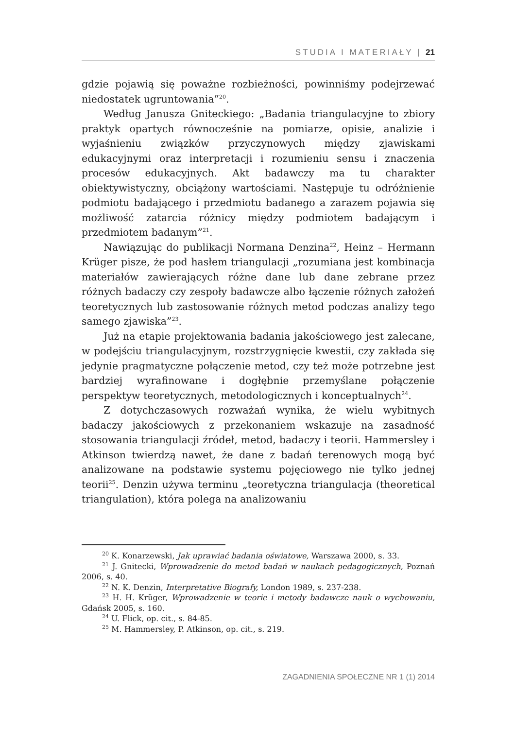STUDIA I MATERIAŁY | 21
gdzie pojawią się poważne rozbieżności, powinniśmy podejrzewać niedostatek ugruntowania”<sup>20</sup>.
Według Janusza Gniteckiego: „Badania triangulacyjne to zbiory praktyk opartych równocześnie na pomiarze, opisie, analizie i wyjaśnieniu związków przyczynowych między zjawiskami edukacyjnymi oraz interpretacji i rozumieniu sensu i znaczenia procesów edukacyjnych. Akt badawczy ma tu charakter obiektywistyczny, obciążony wartościami. Następuje tu odróżnienie podmiotu badającego i przedmiotu badanego a zarazem pojawia się możliwość zatarcia różnicy między podmiotem badającym i przedmiotem badanym”<sup>21</sup>.
Nawiązując do publikacji Normana Denzina<sup>22</sup>, Heinz – Hermann Krüger pisze, że pod hasłem triangulacji „rozumiana jest kombinacja materiałów zawierających różne dane lub dane zebrane przez różnych badaczy czy zespoły badawcze albo łączenie różnych założeń teoretycznych lub zastosowanie różnych metod podczas analizy tego samego zjawiska”<sup>23</sup>.
Już na etapie projektowania badania jakościowego jest zalecane, w podejściu triangulacyjnym, rozstrzygnięcie kwestii, czy zakłada się jedynie pragmatyczne połączenie metod, czy też może potrzebne jest bardziej wyrafinowane i dogłębnie przemyślane połączenie perspektyw teoretycznych, metodologicznych i konceptualnych<sup>24</sup>.
Z dotychczasowych rozważań wynika, że wielu wybitnych badaczy jakościowych z przekonaniem wskazuje na zasadność stosowania triangulacji źródeł, metod, badaczy i teorii. Hammersley i Atkinson twierdzą nawet, że dane z badań terenowych mogą być analizowane na podstawie systemu pojęciowego nie tylko jednej teorii<sup>25</sup>. Denzin używa terminu „teoretyczna triangulacja (theoretical triangulation), która polega na analizowaniu
<sup>20</sup> K. Konarzewski, Jak uprawiać badania oświatowe, Warszawa 2000, s. 33.
<sup>21</sup> J. Gnitecki, Wprowadzenie do metod badań w naukach pedagogicznych, Poznań 2006, s. 40.
<sup>22</sup> N. K. Denzin, Interpretative Biografy, London 1989, s. 237-238.
<sup>23</sup> H. H. Krüger, Wprowadzenie w teorie i metody badawcze nauk o wychowaniu, Gdańsk 2005, s. 160.
<sup>24</sup> U. Flick, op. cit., s. 84-85.
<sup>25</sup> M. Hammersley, P. Atkinson, op. cit., s. 219.
ZAGADNIENIA SPOŁECZNE NR 1 (1) 2014